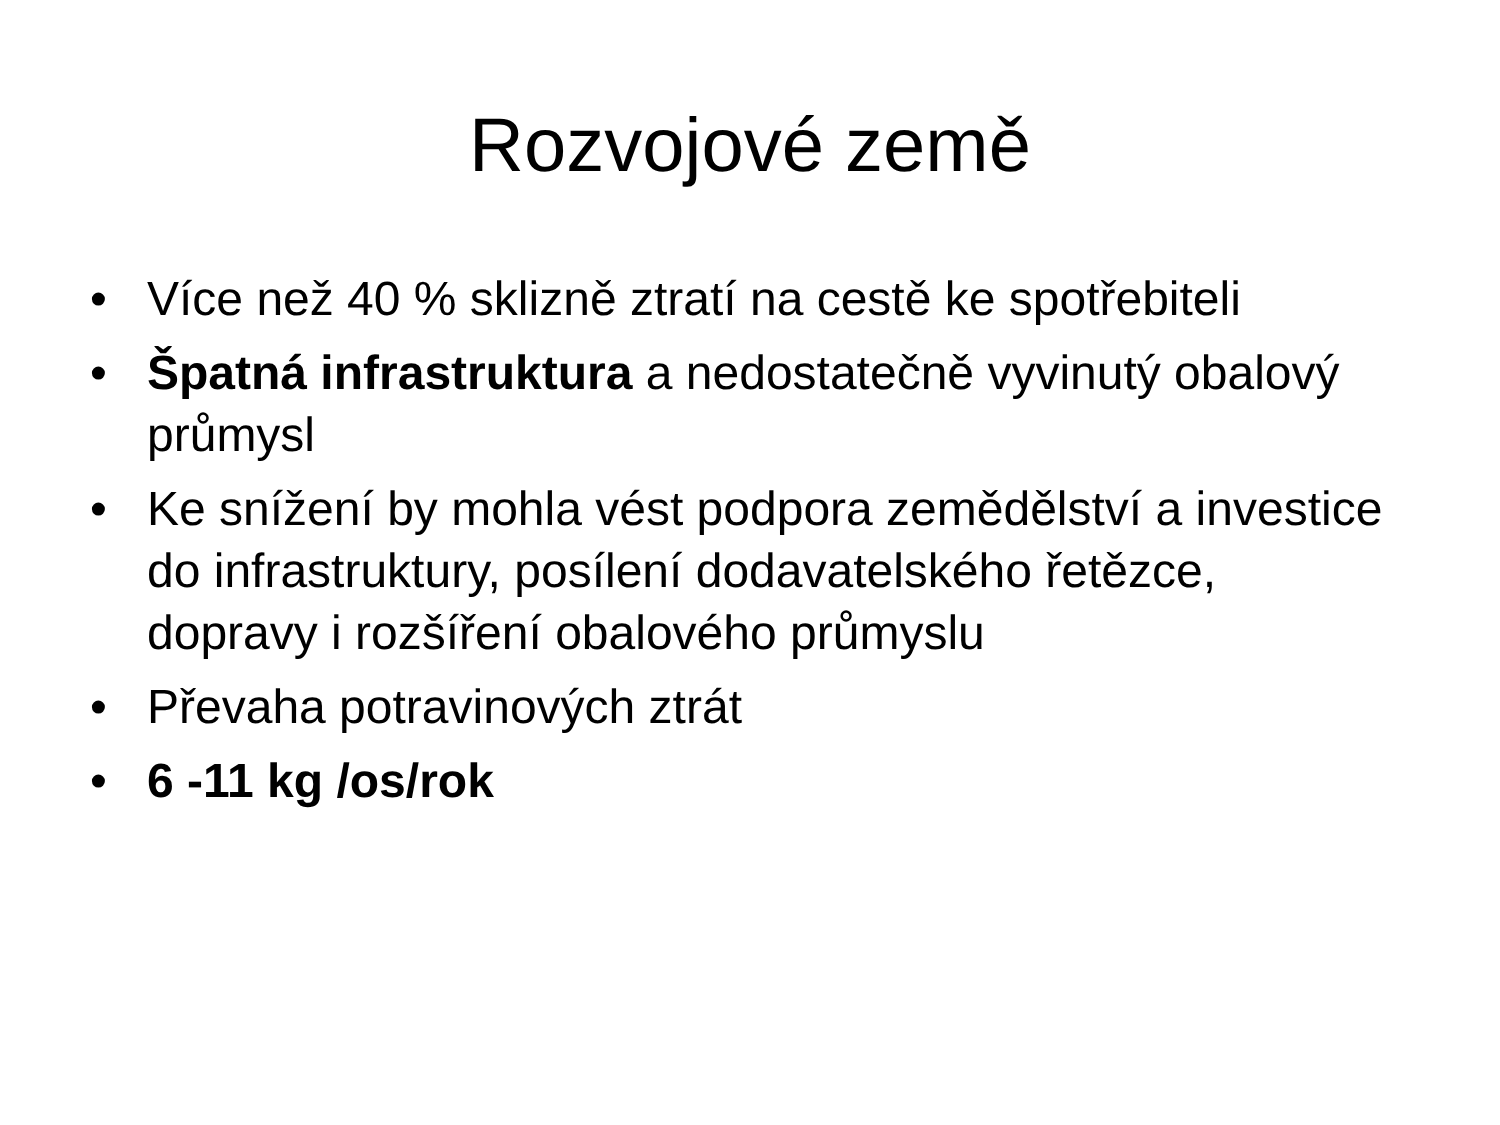Rozvojové země
• Více než 40 % sklizně ztratí na cestě ke spotřebiteli
• Špatná infrastruktura a nedostatečně vyvinutý obalový průmysl
• Ke snížení by mohla vést podpora zemědělství a investice do infrastruktury, posílení dodavatelského řetězce, dopravy i rozšíření obalového průmyslu
• Převaha potravinových ztrát
• 6 -11 kg /os/rok